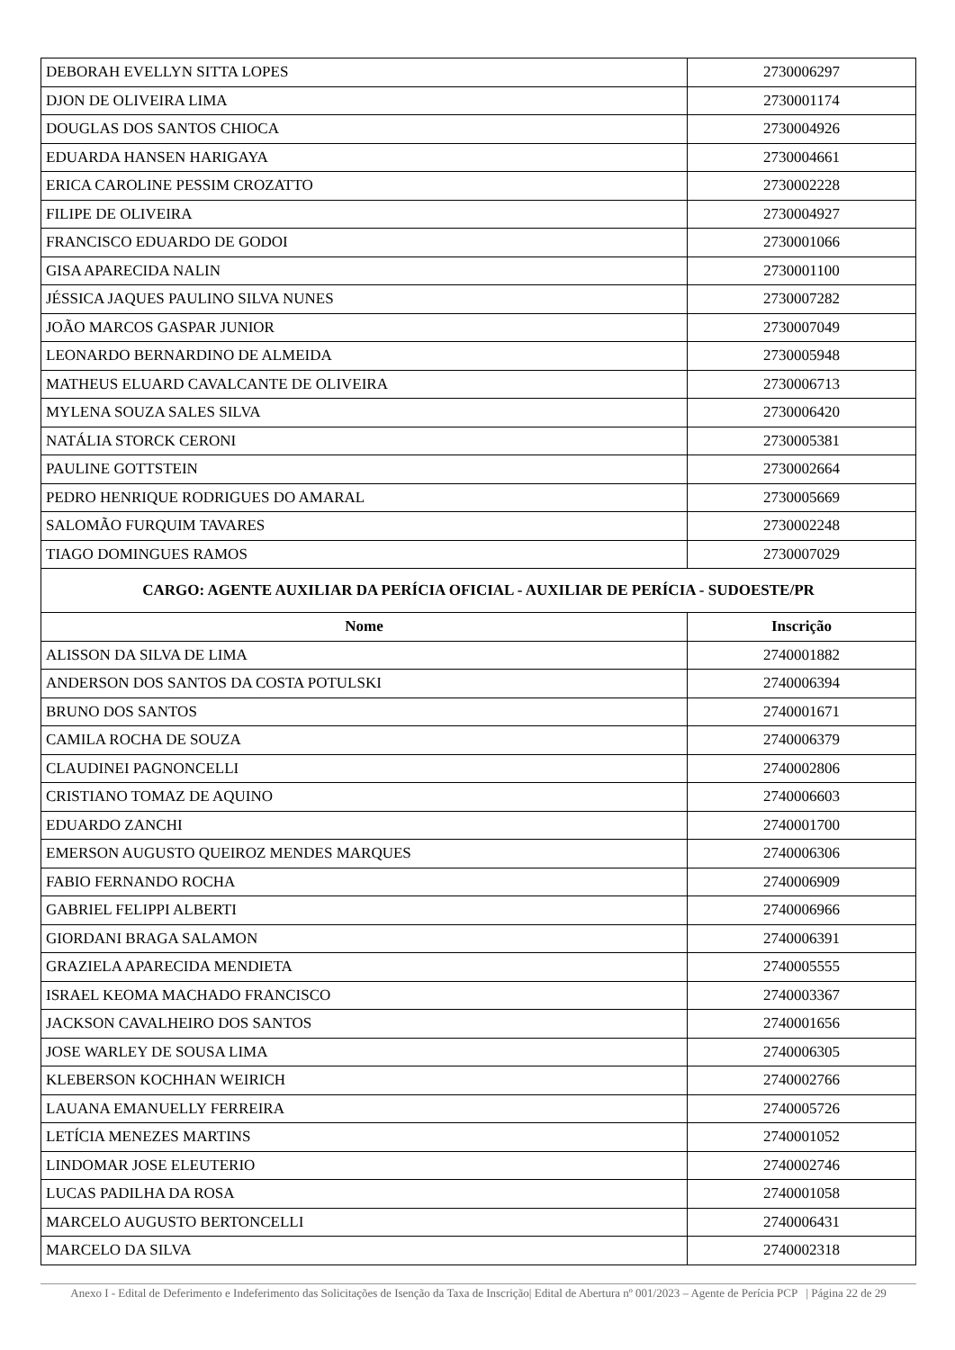| DEBORAH EVELLYN SITTA LOPES | 2730006297 |
| DJON DE OLIVEIRA LIMA | 2730001174 |
| DOUGLAS DOS SANTOS CHIOCA | 2730004926 |
| EDUARDA HANSEN HARIGAYA | 2730004661 |
| ERICA CAROLINE PESSIM CROZATTO | 2730002228 |
| FILIPE DE OLIVEIRA | 2730004927 |
| FRANCISCO EDUARDO DE GODOI | 2730001066 |
| GISA APARECIDA NALIN | 2730001100 |
| JÉSSICA JAQUES PAULINO SILVA NUNES | 2730007282 |
| JOÃO MARCOS GASPAR JUNIOR | 2730007049 |
| LEONARDO BERNARDINO DE ALMEIDA | 2730005948 |
| MATHEUS ELUARD CAVALCANTE DE OLIVEIRA | 2730006713 |
| MYLENA SOUZA SALES SILVA | 2730006420 |
| NATÁLIA STORCK CERONI | 2730005381 |
| PAULINE GOTTSTEIN | 2730002664 |
| PEDRO HENRIQUE RODRIGUES DO AMARAL | 2730005669 |
| SALOMÃO FURQUIM TAVARES | 2730002248 |
| TIAGO DOMINGUES RAMOS | 2730007029 |
| CARGO: AGENTE AUXILIAR DA PERÍCIA OFICIAL - AUXILIAR DE PERÍCIA - SUDOESTE/PR | |
| Nome | Inscrição |
| ALISSON DA SILVA DE LIMA | 2740001882 |
| ANDERSON DOS SANTOS DA COSTA POTULSKI | 2740006394 |
| BRUNO DOS SANTOS | 2740001671 |
| CAMILA ROCHA DE SOUZA | 2740006379 |
| CLAUDINEI PAGNONCELLI | 2740002806 |
| CRISTIANO TOMAZ DE AQUINO | 2740006603 |
| EDUARDO ZANCHI | 2740001700 |
| EMERSON AUGUSTO QUEIROZ MENDES MARQUES | 2740006306 |
| FABIO FERNANDO ROCHA | 2740006909 |
| GABRIEL FELIPPI ALBERTI | 2740006966 |
| GIORDANI BRAGA SALAMON | 2740006391 |
| GRAZIELA APARECIDA MENDIETA | 2740005555 |
| ISRAEL KEOMA MACHADO FRANCISCO | 2740003367 |
| JACKSON CAVALHEIRO DOS SANTOS | 2740001656 |
| JOSE WARLEY DE SOUSA LIMA | 2740006305 |
| KLEBERSON KOCHHAN WEIRICH | 2740002766 |
| LAUANA EMANUELLY FERREIRA | 2740005726 |
| LETÍCIA MENEZES MARTINS | 2740001052 |
| LINDOMAR JOSE ELEUTERIO | 2740002746 |
| LUCAS PADILHA DA ROSA | 2740001058 |
| MARCELO AUGUSTO BERTONCELLI | 2740006431 |
| MARCELO DA SILVA | 2740002318 |
Anexo I - Edital de Deferimento e Indeferimento das Solicitações de Isenção da Taxa de Inscrição| Edital de Abertura nº 001/2023 – Agente de Perícia PCP | Página 22 de 29